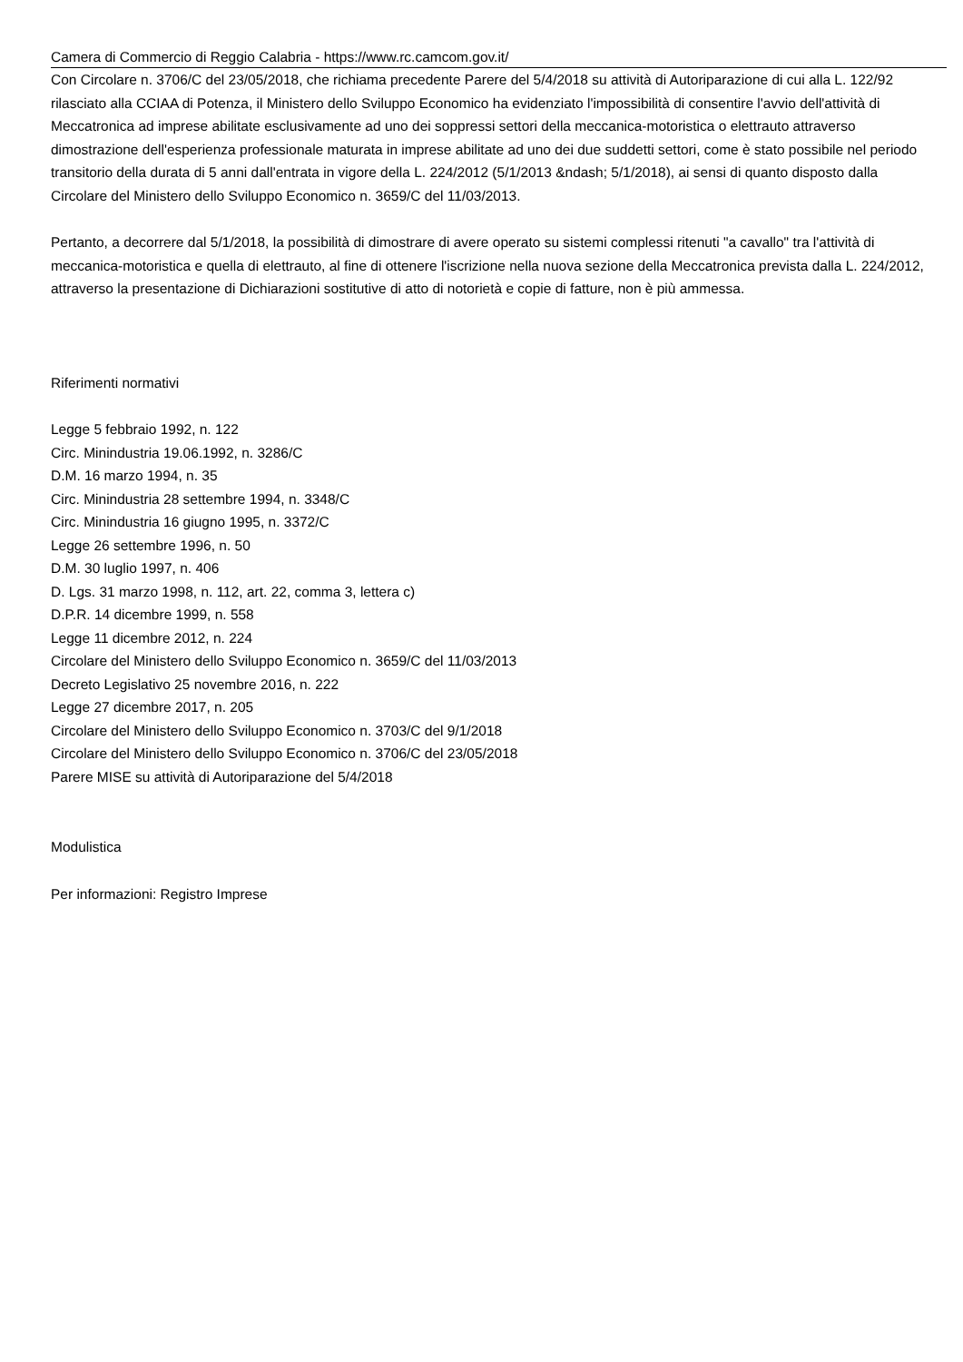Camera di Commercio di Reggio Calabria - https://www.rc.camcom.gov.it/
Con Circolare n. 3706/C del 23/05/2018, che richiama precedente Parere del 5/4/2018 su attività di Autoriparazione di cui alla L. 122/92 rilasciato alla CCIAA di Potenza, il Ministero dello Sviluppo Economico ha evidenziato l'impossibilità di consentire l'avvio dell'attività di Meccatronica ad imprese abilitate esclusivamente ad uno dei soppressi settori della meccanica-motoristica o elettrauto attraverso dimostrazione dell'esperienza professionale maturata in imprese abilitate ad uno dei due suddetti settori, come è stato possibile nel periodo transitorio della durata di 5 anni dall'entrata in vigore della L. 224/2012 (5/1/2013 &ndash; 5/1/2018), ai sensi di quanto disposto dalla Circolare del Ministero dello Sviluppo Economico n. 3659/C del 11/03/2013.
Pertanto, a decorrere dal 5/1/2018, la possibilità di dimostrare di avere operato su sistemi complessi ritenuti "a cavallo" tra l'attività di meccanica-motoristica e quella di elettrauto, al fine di ottenere l'iscrizione nella nuova sezione della Meccatronica prevista dalla L. 224/2012, attraverso la presentazione di Dichiarazioni sostitutive di atto di notorietà e copie di fatture, non è più ammessa.
Riferimenti normativi
Legge 5 febbraio 1992, n. 122
Circ. Minindustria 19.06.1992, n. 3286/C
D.M. 16 marzo 1994, n. 35
Circ. Minindustria 28 settembre 1994, n. 3348/C
Circ. Minindustria 16 giugno 1995, n. 3372/C
Legge 26 settembre 1996, n. 50
D.M. 30 luglio 1997, n. 406
D. Lgs. 31 marzo 1998, n. 112, art. 22, comma 3, lettera c)
D.P.R. 14 dicembre 1999, n. 558
Legge 11 dicembre 2012, n. 224
Circolare del Ministero dello Sviluppo Economico n. 3659/C del 11/03/2013
Decreto Legislativo 25 novembre 2016, n. 222
Legge 27 dicembre 2017, n. 205
Circolare del Ministero dello Sviluppo Economico n. 3703/C del 9/1/2018
Circolare del Ministero dello Sviluppo Economico n. 3706/C del 23/05/2018
Parere MISE su attività di Autoriparazione del 5/4/2018
Modulistica
Per informazioni: Registro Imprese